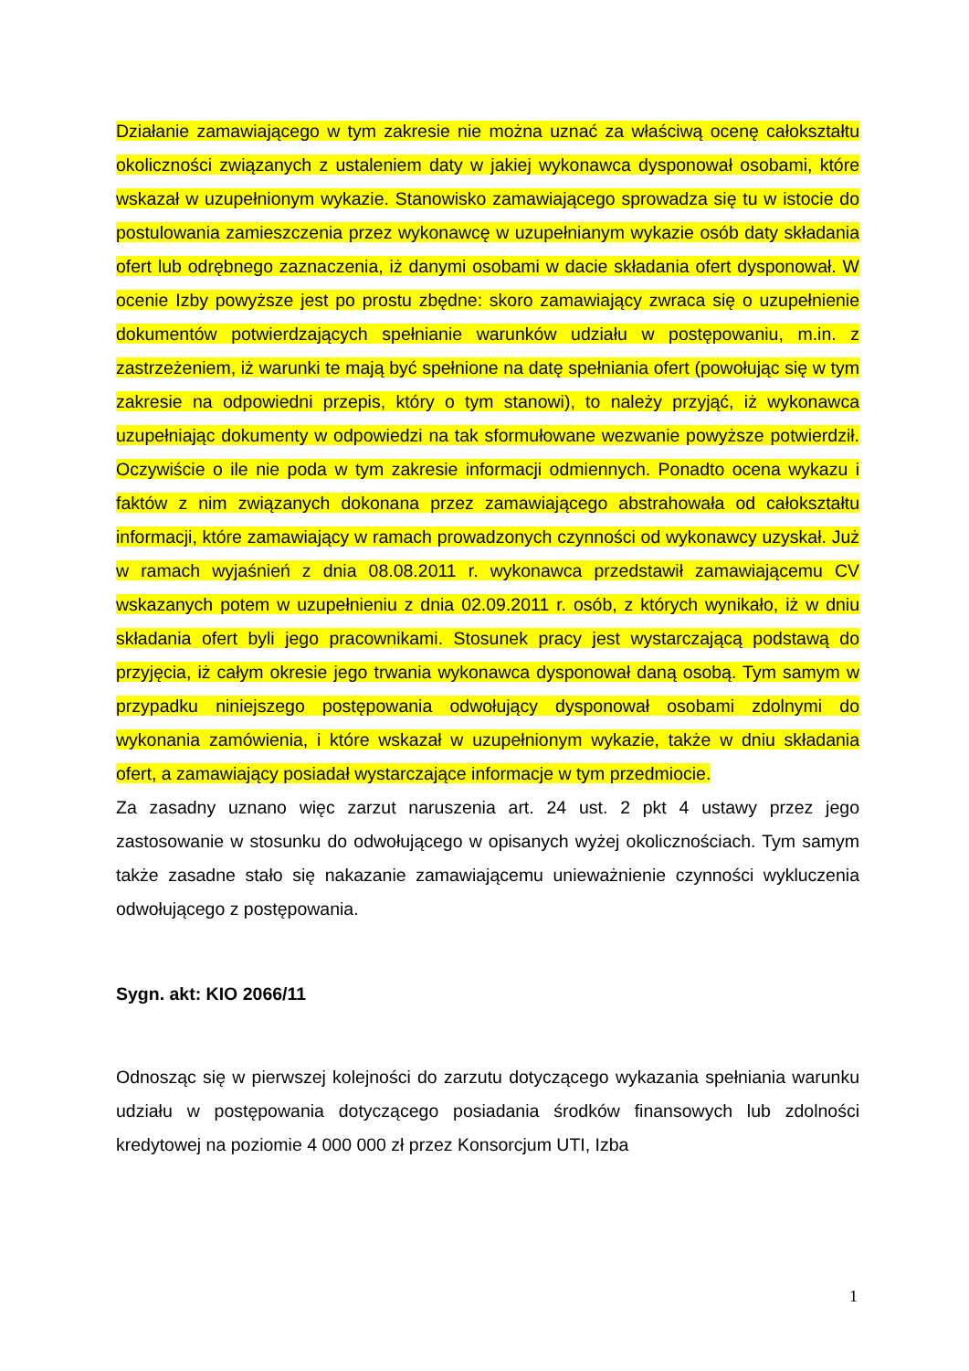Działanie zamawiającego w tym zakresie nie można uznać za właściwą ocenę całokształtu okoliczności związanych z ustaleniem daty w jakiej wykonawca dysponował osobami, które wskazał w uzupełnionym wykazie. Stanowisko zamawiającego sprowadza się tu w istocie do postulowania zamieszczenia przez wykonawcę w uzupełnianym wykazie osób daty składania ofert lub odrębnego zaznaczenia, iż danymi osobami w dacie składania ofert dysponował. W ocenie Izby powyższe jest po prostu zbędne: skoro zamawiający zwraca się o uzupełnienie dokumentów potwierdzających spełnianie warunków udziału w postępowaniu, m.in. z zastrzeżeniem, iż warunki te mają być spełnione na datę spełniania ofert (powołując się w tym zakresie na odpowiedni przepis, który o tym stanowi), to należy przyjąć, iż wykonawca uzupełniając dokumenty w odpowiedzi na tak sformułowane wezwanie powyższe potwierdził. Oczywiście o ile nie poda w tym zakresie informacji odmiennych. Ponadto ocena wykazu i faktów z nim związanych dokonana przez zamawiającego abstrahowała od całokształtu informacji, które zamawiający w ramach prowadzonych czynności od wykonawcy uzyskał. Już w ramach wyjaśnień z dnia 08.08.2011 r. wykonawca przedstawił zamawiającemu CV wskazanych potem w uzupełnieniu z dnia 02.09.2011 r. osób, z których wynikało, iż w dniu składania ofert byli jego pracownikami. Stosunek pracy jest wystarczającą podstawą do przyjęcia, iż całym okresie jego trwania wykonawca dysponował daną osobą. Tym samym w przypadku niniejszego postępowania odwołujący dysponował osobami zdolnymi do wykonania zamówienia, i które wskazał w uzupełnionym wykazie, także w dniu składania ofert, a zamawiający posiadał wystarczające informacje w tym przedmiocie.
Za zasadny uznano więc zarzut naruszenia art. 24 ust. 2 pkt 4 ustawy przez jego zastosowanie w stosunku do odwołującego w opisanych wyżej okolicznościach. Tym samym także zasadne stało się nakazanie zamawiającemu unieważnienie czynności wykluczenia odwołującego z postępowania.
Sygn. akt: KIO 2066/11
Odnosząc się w pierwszej kolejności do zarzutu dotyczącego wykazania spełniania warunku udziału w postępowania dotyczącego posiadania środków finansowych lub zdolności kredytowej na poziomie 4 000 000 zł przez Konsorcjum UTI, Izba
1